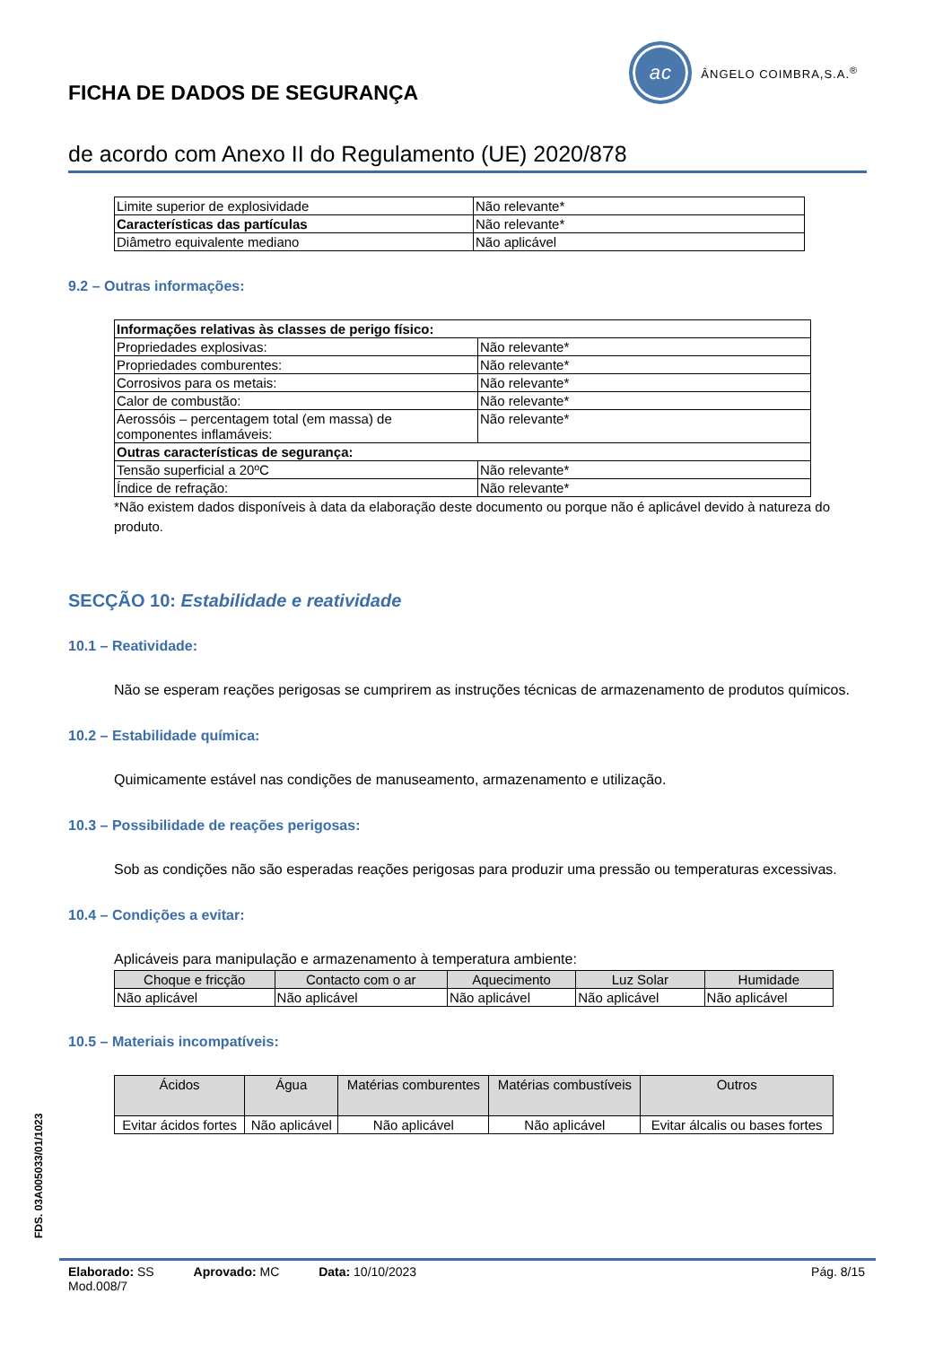FICHA DE DADOS DE SEGURANÇA
ac
ÂNGELO COIMBRA,S.A.<sup>®</sup>
de acordo com Anexo II do Regulamento (UE) 2020/878
| Limite superior de explosividade | Não relevante* |
| Características das partículas | Não relevante* |
| Diâmetro equivalente mediano | Não aplicável |
9.2 – Outras informações:
| Informações relativas às classes de perigo físico: | |
| Propriedades explosivas: | Não relevante* |
| Propriedades comburentes: | Não relevante* |
| Corrosivos para os metais: | Não relevante* |
| Calor de combustão: | Não relevante* |
| Aerossóis – percentagem total (em massa) de componentes inflamáveis: | Não relevante* |
| Outras características de segurança: | |
| Tensão superficial a 20ºC | Não relevante* |
| Índice de refração: | Não relevante* |
*Não existem dados disponíveis à data da elaboração deste documento ou porque não é aplicável devido à natureza do produto.
SECÇÃO 10: Estabilidade e reatividade
10.1 – Reatividade:
Não se esperam reações perigosas se cumprirem as instruções técnicas de armazenamento de produtos químicos.
10.2 – Estabilidade química:
Quimicamente estável nas condições de manuseamento, armazenamento e utilização.
10.3 – Possibilidade de reações perigosas:
Sob as condições não são esperadas reações perigosas para produzir uma pressão ou temperaturas excessivas.
10.4 – Condições a evitar:
Aplicáveis para manipulação e armazenamento à temperatura ambiente:
| Choque e fricção | Contacto com o ar | Aquecimento | Luz Solar | Humidade |
| --- | --- | --- | --- | --- |
| Não aplicável | Não aplicável | Não aplicável | Não aplicável | Não aplicável |
10.5 – Materiais incompatíveis:
| Ácidos | Água | Matérias comburentes | Matérias combustíveis | Outros |
| --- | --- | --- | --- | --- |
| Evitar ácidos fortes | Não aplicável | Não aplicável | Não aplicável | Evitar álcalis ou bases fortes |
FDS. 03A005033/01/1023
Elaborado: SS Aprovado: MC Data: 10/10/2023 Pág. 8/15
Mod.008/7